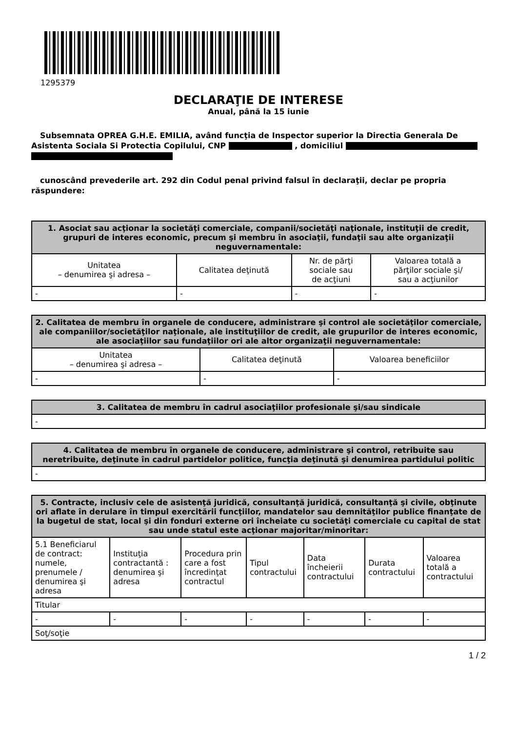1295379
DECLARAŢIE DE INTERESE
Anual, până la 15 iunie
Subsemnata OPREA G.H.E. EMILIA, având funcţia de Inspector superior la Directia Generala De Asistenta Sociala Si Protectia Copilului, CNP , domiciliul
cunoscând prevederile art. 292 din Codul penal privind falsul în declaraţii, declar pe propria răspundere:
| 1. Asociat sau acţionar la societăţi comerciale, companii/societăţi naţionale, instituţii de credit, grupuri de interes economic, precum şi membru în asociaţii, fundaţii sau alte organizaţii neguvernamentale: | | | |
| --- | --- | --- | --- |
| Unitatea – denumirea şi adresa – | Calitatea deţinută | Nr. de părţi sociale sau de acţiuni | Valoarea totală a părţilor sociale şi/ sau a acţiunilor |
| - | - | - | - |
| 2. Calitatea de membru în organele de conducere, administrare şi control ale societăţilor comerciale, ale companiilor/societăţilor naţionale, ale instituţiilor de credit, ale grupurilor de interes economic, ale asociaţiilor sau fundaţiilor ori ale altor organizaţii neguvernamentale: | | |
| --- | --- | --- |
| Unitatea – denumirea şi adresa – | Calitatea deţinută | Valoarea beneficiilor |
| - | - | - |
| 3. Calitatea de membru în cadrul asociaţiilor profesionale şi/sau sindicale |
| --- |
| - |
| 4. Calitatea de membru în organele de conducere, administrare şi control, retribuite sau neretribuite, deţinute în cadrul partidelor politice, funcţia deţinută şi denumirea partidului politic |
| --- |
| - |
| 5. Contracte, inclusiv cele de asistenţă juridică, consultanţă juridică, consultanţă şi civile, obţinute ori aflate în derulare în timpul exercitării funcţiilor, mandatelor sau demnităţilor publice finanţate de la bugetul de stat, local şi din fonduri externe ori încheiate cu societăţi comerciale cu capital de stat sau unde statul este acţionar majoritar/minoritar: | | | | | | |
| --- | --- | --- | --- | --- | --- | --- |
| 5.1 Beneficiarul de contract: numele, prenumele / denumirea şi adresa | Instituţia contractantă : denumirea şi adresa | Procedura prin care a fost încredinţat contractul | Tipul contractului | Data încheierii contractului | Durata contractului | Valoarea totală a contractului |
| Titular | | | | | | |
| - | - | - | - | - | - | - |
| Soţ/soţie | | | | | | |
1 / 2